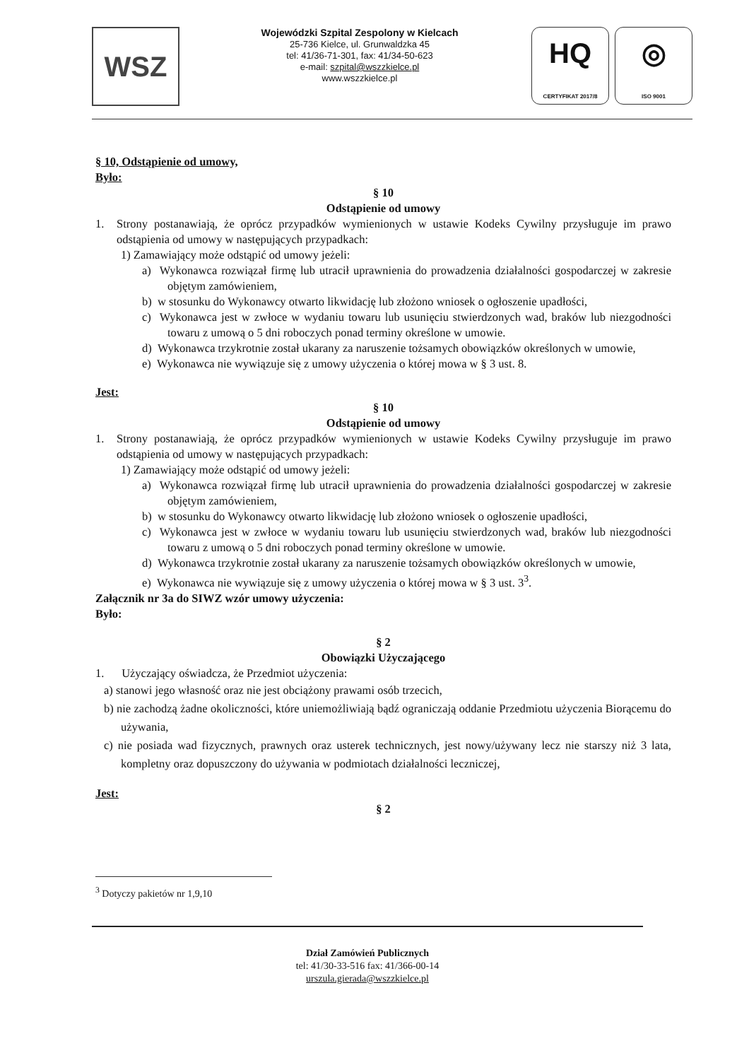WSZ
Wojewódzki Szpital Zespolony w Kielcach
25-736 Kielce, ul. Grunwaldzka 45
tel: 41/36-71-301, fax: 41/34-50-623
e-mail: szpital@wszzkielce.pl
www.wszzkielce.pl
HQ
CERTYFIKAT 2017/8
◎
ISO 9001
§ 10, Odstąpienie od umowy,
Było:
§ 10
Odstąpienie od umowy
1. Strony postanawiają, że oprócz przypadków wymienionych w ustawie Kodeks Cywilny przysługuje im prawo odstąpienia od umowy w następujących przypadkach:
1) Zamawiający może odstąpić od umowy jeżeli:
a) Wykonawca rozwiązał firmę lub utracił uprawnienia do prowadzenia działalności gospodarczej w zakresie objętym zamówieniem,
b) w stosunku do Wykonawcy otwarto likwidację lub złożono wniosek o ogłoszenie upadłości,
c) Wykonawca jest w zwłoce w wydaniu towaru lub usunięciu stwierdzonych wad, braków lub niezgodności towaru z umową o 5 dni roboczych ponad terminy określone w umowie.
d) Wykonawca trzykrotnie został ukarany za naruszenie tożsamych obowiązków określonych w umowie,
e) Wykonawca nie wywiązuje się z umowy użyczenia o której mowa w § 3 ust. 8.
Jest:
§ 10
Odstąpienie od umowy
1. Strony postanawiają, że oprócz przypadków wymienionych w ustawie Kodeks Cywilny przysługuje im prawo odstąpienia od umowy w następujących przypadkach:
1) Zamawiający może odstąpić od umowy jeżeli:
a) Wykonawca rozwiązał firmę lub utracił uprawnienia do prowadzenia działalności gospodarczej w zakresie objętym zamówieniem,
b) w stosunku do Wykonawcy otwarto likwidację lub złożono wniosek o ogłoszenie upadłości,
c) Wykonawca jest w zwłoce w wydaniu towaru lub usunięciu stwierdzonych wad, braków lub niezgodności towaru z umową o 5 dni roboczych ponad terminy określone w umowie.
d) Wykonawca trzykrotnie został ukarany za naruszenie tożsamych obowiązków określonych w umowie,
e) Wykonawca nie wywiązuje się z umowy użyczenia o której mowa w § 3 ust. 3<sup>3</sup>.
Załącznik nr 3a do SIWZ wzór umowy użyczenia:
Było:
§ 2
Obowiązki Użyczającego
1. Użyczający oświadcza, że Przedmiot użyczenia:
a) stanowi jego własność oraz nie jest obciążony prawami osób trzecich,
b) nie zachodzą żadne okoliczności, które uniemożliwiają bądź ograniczają oddanie Przedmiotu użyczenia Biorącemu do używania,
c) nie posiada wad fizycznych, prawnych oraz usterek technicznych, jest nowy/używany lecz nie starszy niż 3 lata, kompletny oraz dopuszczony do używania w podmiotach działalności leczniczej,
Jest:
§ 2
<sup>3</sup> Dotyczy pakietów nr 1,9,10
Dział Zamówień Publicznych
tel: 41/30-33-516 fax: 41/366-00-14
urszula.gierada@wszzkielce.pl